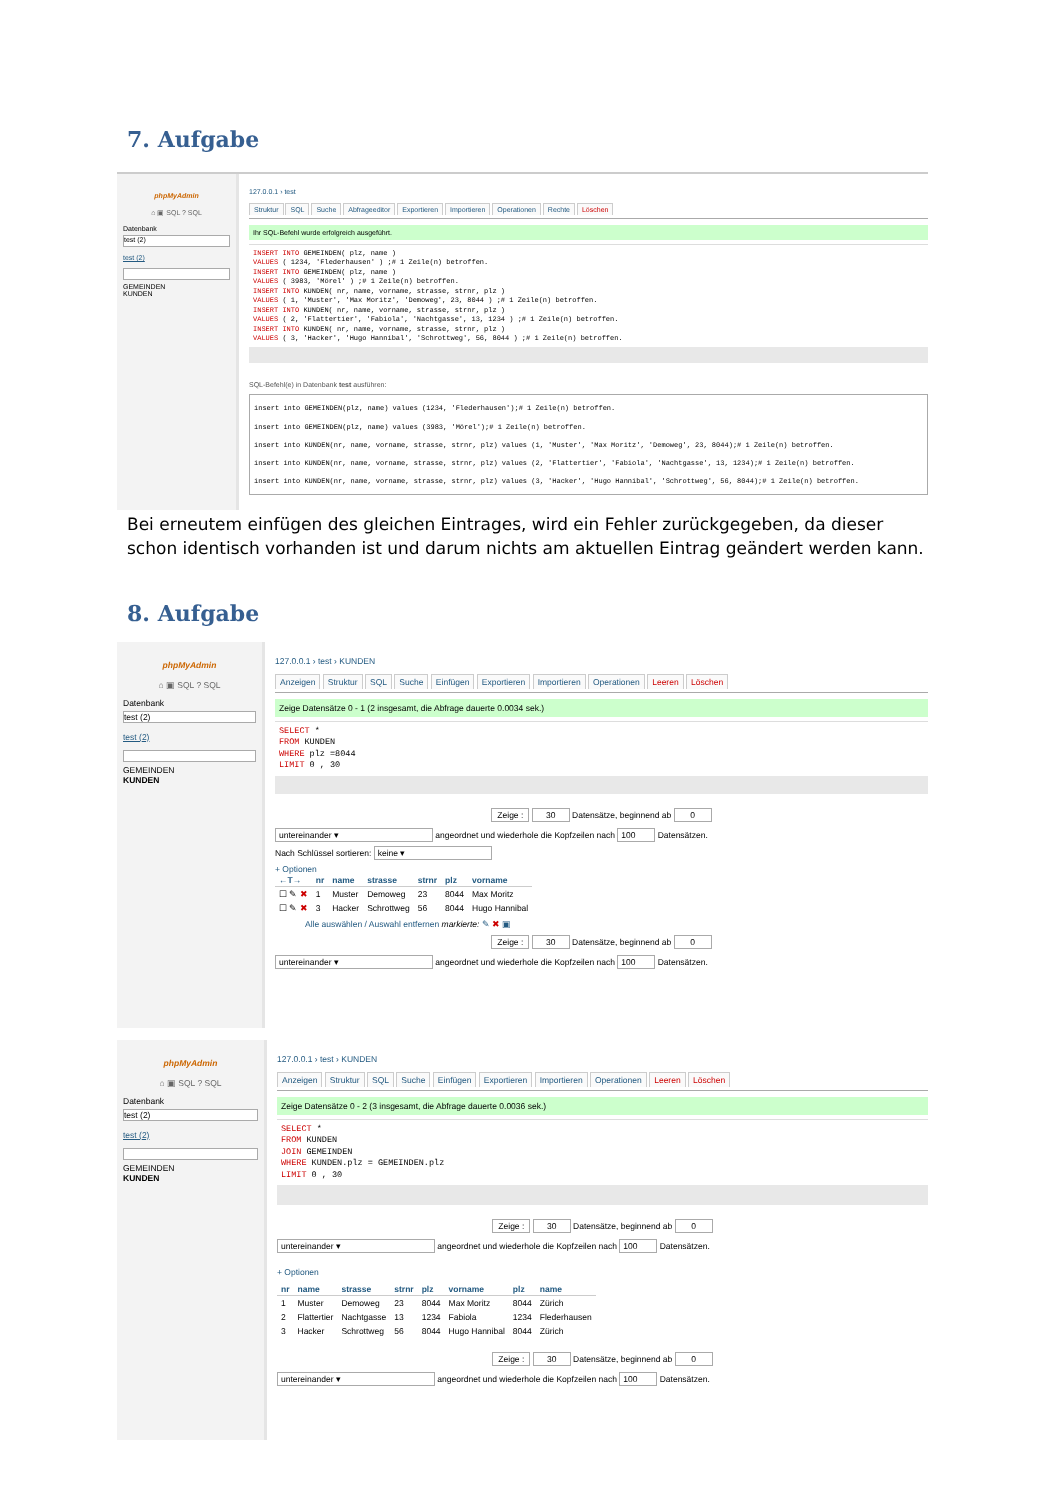7. Aufgabe
phpMyAdmin
⌂ ▣ SQL ? SQL
Datenbank
test (2)
test (2)
GEMEINDEN
KUNDEN
127.0.0.1 › test
Struktur SQL Suche Abfrageeditor Exportieren Importieren Operationen Rechte Löschen
Ihr SQL-Befehl wurde erfolgreich ausgeführt.
INSERT INTO GEMEINDEN( plz, name )
VALUES ( 1234, 'Flederhausen' ) ;# 1 Zeile(n) betroffen.
INSERT INTO GEMEINDEN( plz, name )
VALUES ( 3983, 'Mörel' ) ;# 1 Zeile(n) betroffen.
INSERT INTO KUNDEN( nr, name, vorname, strasse, strnr, plz )
VALUES ( 1, 'Muster', 'Max Moritz', 'Demoweg', 23, 8044 ) ;# 1 Zeile(n) betroffen.
INSERT INTO KUNDEN( nr, name, vorname, strasse, strnr, plz )
VALUES ( 2, 'Flattertier', 'Fabiola', 'Nachtgasse', 13, 1234 ) ;# 1 Zeile(n) betroffen.
INSERT INTO KUNDEN( nr, name, vorname, strasse, strnr, plz )
VALUES ( 3, 'Hacker', 'Hugo Hannibal', 'Schrottweg', 56, 8044 ) ;# 1 Zeile(n) betroffen.
SQL-Befehl(e) in Datenbank test ausführen:
insert into GEMEINDEN(plz, name) values (1234, 'Flederhausen');# 1 Zeile(n) betroffen.
insert into GEMEINDEN(plz, name) values (3983, 'Mörel');# 1 Zeile(n) betroffen.
insert into KUNDEN(nr, name, vorname, strasse, strnr, plz) values (1, 'Muster', 'Max Moritz', 'Demoweg', 23, 8044);# 1 Zeile(n) betroffen.
insert into KUNDEN(nr, name, vorname, strasse, strnr, plz) values (2, 'Flattertier', 'Fabiola', 'Nachtgasse', 13, 1234);# 1 Zeile(n) betroffen.
insert into KUNDEN(nr, name, vorname, strasse, strnr, plz) values (3, 'Hacker', 'Hugo Hannibal', 'Schrottweg', 56, 8044);# 1 Zeile(n) betroffen.
Bei erneutem einfügen des gleichen Eintrages, wird ein Fehler zurückgegeben, da dieser schon identisch vorhanden ist und darum nichts am aktuellen Eintrag geändert werden kann.
8. Aufgabe
phpMyAdmin
⌂ ▣ SQL ? SQL
Datenbank
test (2)
test (2)
GEMEINDEN
KUNDEN
127.0.0.1 › test › KUNDEN
Anzeigen Struktur SQL Suche Einfügen Exportieren Importieren Operationen Leeren Löschen
Zeige Datensätze 0 - 1 (2 insgesamt, die Abfrage dauerte 0.0034 sek.)
SELECT *
FROM KUNDEN
WHERE plz =8044
LIMIT 0 , 30
Zeige : 30 Datensätze, beginnend ab 0
untereinander ▾ angeordnet und wiederhole die Kopfzeilen nach 100 Datensätzen.
Nach Schlüssel sortieren: keine ▾
+ Optionen
| ←T→ | nr | name | strasse | strnr | plz | vorname |
| --- | --- | --- | --- | --- | --- | --- |
| ☐ ✎ ✖ | 1 | Muster | Demoweg | 23 | 8044 | Max Moritz |
| ☐ ✎ ✖ | 3 | Hacker | Schrottweg | 56 | 8044 | Hugo Hannibal |
Alle auswählen / Auswahl entfernen markierte: ✎ ✖ ▣
Zeige : 30 Datensätze, beginnend ab 0
untereinander ▾ angeordnet und wiederhole die Kopfzeilen nach 100 Datensätzen.
phpMyAdmin
⌂ ▣ SQL ? SQL
Datenbank
test (2)
test (2)
GEMEINDEN
KUNDEN
127.0.0.1 › test › KUNDEN
Anzeigen Struktur SQL Suche Einfügen Exportieren Importieren Operationen Leeren Löschen
Zeige Datensätze 0 - 2 (3 insgesamt, die Abfrage dauerte 0.0036 sek.)
SELECT *
FROM KUNDEN
JOIN GEMEINDEN
WHERE KUNDEN.plz = GEMEINDEN.plz
LIMIT 0 , 30
Zeige : 30 Datensätze, beginnend ab 0
untereinander ▾ angeordnet und wiederhole die Kopfzeilen nach 100 Datensätzen.
+ Optionen
| nr | name | strasse | strnr | plz | vorname | plz | name |
| --- | --- | --- | --- | --- | --- | --- | --- |
| 1 | Muster | Demoweg | 23 | 8044 | Max Moritz | 8044 | Zürich |
| 2 | Flattertier | Nachtgasse | 13 | 1234 | Fabiola | 1234 | Flederhausen |
| 3 | Hacker | Schrottweg | 56 | 8044 | Hugo Hannibal | 8044 | Zürich |
Zeige : 30 Datensätze, beginnend ab 0
untereinander ▾ angeordnet und wiederhole die Kopfzeilen nach 100 Datensätzen.